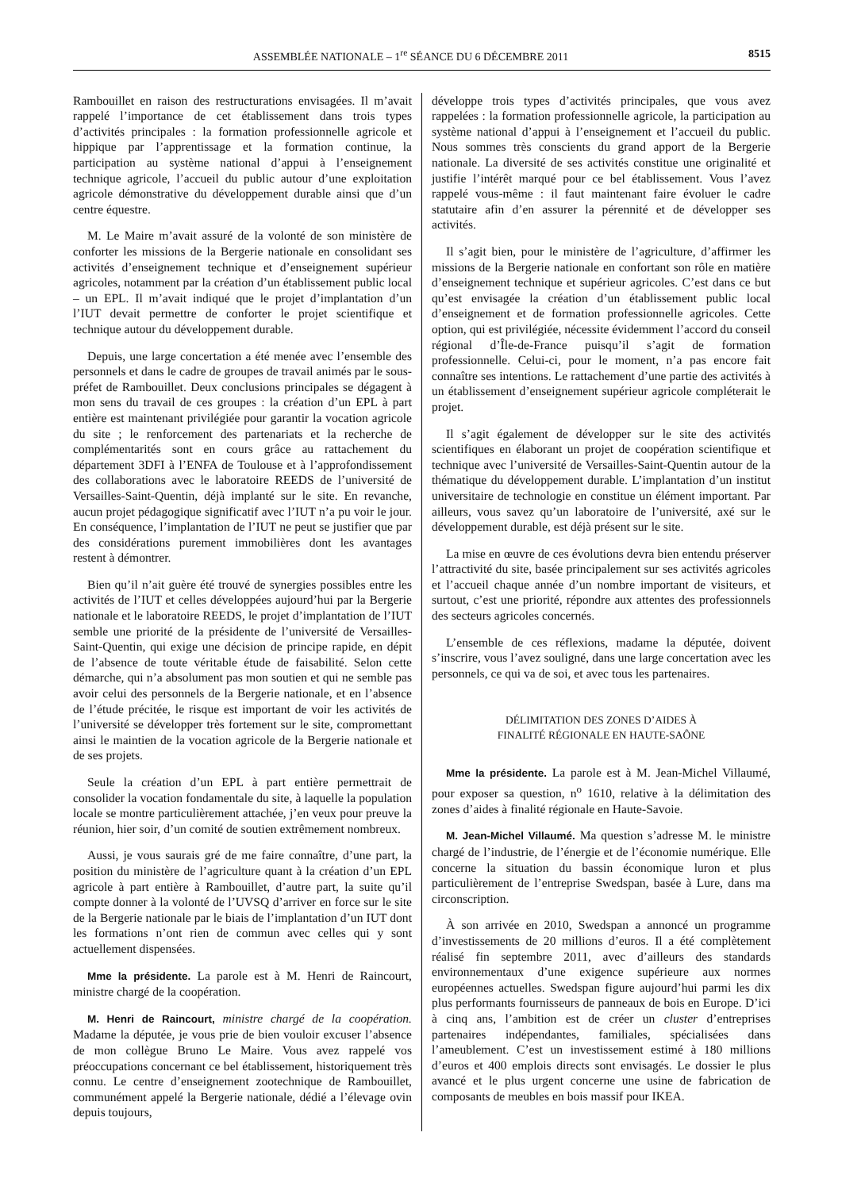ASSEMBLÉE NATIONALE – 1<sup>re</sup> SÉANCE DU 6 DÉCEMBRE 2011 8515
Rambouillet en raison des restructurations envisagées. Il m’avait rappelé l’importance de cet établissement dans trois types d’activités principales : la formation professionnelle agricole et hippique par l’apprentissage et la formation continue, la participation au système national d’appui à l’enseignement technique agricole, l’accueil du public autour d’une exploitation agricole démonstrative du développement durable ainsi que d’un centre équestre.
M. Le Maire m’avait assuré de la volonté de son ministère de conforter les missions de la Bergerie nationale en consolidant ses activités d’enseignement technique et d’enseignement supérieur agricoles, notamment par la création d’un établissement public local – un EPL. Il m’avait indiqué que le projet d’implantation d’un l’IUT devait permettre de conforter le projet scientifique et technique autour du développement durable.
Depuis, une large concertation a été menée avec l’ensemble des personnels et dans le cadre de groupes de travail animés par le sous-préfet de Rambouillet. Deux conclusions principales se dégagent à mon sens du travail de ces groupes : la création d’un EPL à part entière est maintenant privilégiée pour garantir la vocation agricole du site ; le renforcement des partenariats et la recherche de complémentarités sont en cours grâce au rattachement du département 3DFI à l’ENFA de Toulouse et à l’approfondissement des collaborations avec le laboratoire REEDS de l’université de Versailles-Saint-Quentin, déjà implanté sur le site. En revanche, aucun projet pédagogique significatif avec l’IUT n’a pu voir le jour. En conséquence, l’implantation de l’IUT ne peut se justifier que par des considérations purement immobilières dont les avantages restent à démontrer.
Bien qu’il n’ait guère été trouvé de synergies possibles entre les activités de l’IUT et celles développées aujourd’hui par la Bergerie nationale et le laboratoire REEDS, le projet d’implantation de l’IUT semble une priorité de la présidente de l’université de Versailles-Saint-Quentin, qui exige une décision de principe rapide, en dépit de l’absence de toute véritable étude de faisabilité. Selon cette démarche, qui n’a absolument pas mon soutien et qui ne semble pas avoir celui des personnels de la Bergerie nationale, et en l’absence de l’étude précitée, le risque est important de voir les activités de l’université se développer très fortement sur le site, compromettant ainsi le maintien de la vocation agricole de la Bergerie nationale et de ses projets.
Seule la création d’un EPL à part entière permettrait de consolider la vocation fondamentale du site, à laquelle la population locale se montre particulièrement attachée, j’en veux pour preuve la réunion, hier soir, d’un comité de soutien extrêmement nombreux.
Aussi, je vous saurais gré de me faire connaître, d’une part, la position du ministère de l’agriculture quant à la création d’un EPL agricole à part entière à Rambouillet, d’autre part, la suite qu’il compte donner à la volonté de l’UVSQ d’arriver en force sur le site de la Bergerie nationale par le biais de l’implantation d’un IUT dont les formations n’ont rien de commun avec celles qui y sont actuellement dispensées.
Mme la présidente. La parole est à M. Henri de Raincourt, ministre chargé de la coopération.
M. Henri de Raincourt, ministre chargé de la coopération. Madame la députée, je vous prie de bien vouloir excuser l’absence de mon collègue Bruno Le Maire. Vous avez rappelé vos préoccupations concernant ce bel établissement, historiquement très connu. Le centre d’enseignement zootechnique de Rambouillet, communément appelé la Bergerie nationale, dédié a l’élevage ovin depuis toujours,
développe trois types d’activités principales, que vous avez rappelées : la formation professionnelle agricole, la participation au système national d’appui à l’enseignement et l’accueil du public. Nous sommes très conscients du grand apport de la Bergerie nationale. La diversité de ses activités constitue une originalité et justifie l’intérêt marqué pour ce bel établissement. Vous l’avez rappelé vous-même : il faut maintenant faire évoluer le cadre statutaire afin d’en assurer la pérennité et de développer ses activités.
Il s’agit bien, pour le ministère de l’agriculture, d’affirmer les missions de la Bergerie nationale en confortant son rôle en matière d’enseignement technique et supérieur agricoles. C’est dans ce but qu’est envisagée la création d’un établissement public local d’enseignement et de formation professionnelle agricoles. Cette option, qui est privilégiée, nécessite évidemment l’accord du conseil régional d’Île-de-France puisqu’il s’agit de formation professionnelle. Celui-ci, pour le moment, n’a pas encore fait connaître ses intentions. Le rattachement d’une partie des activités à un établissement d’enseignement supérieur agricole compléterait le projet.
Il s’agit également de développer sur le site des activités scientifiques en élaborant un projet de coopération scientifique et technique avec l’université de Versailles-Saint-Quentin autour de la thématique du développement durable. L’implantation d’un institut universitaire de technologie en constitue un élément important. Par ailleurs, vous savez qu’un laboratoire de l’université, axé sur le développement durable, est déjà présent sur le site.
La mise en œuvre de ces évolutions devra bien entendu préserver l’attractivité du site, basée principalement sur ses activités agricoles et l’accueil chaque année d’un nombre important de visiteurs, et surtout, c’est une priorité, répondre aux attentes des professionnels des secteurs agricoles concernés.
L’ensemble de ces réflexions, madame la députée, doivent s’inscrire, vous l’avez souligné, dans une large concertation avec les personnels, ce qui va de soi, et avec tous les partenaires.
DÉLIMITATION DES ZONES D’AIDES À
FINALITÉ RÉGIONALE EN HAUTE-SAÔNE
Mme la présidente. La parole est à M. Jean-Michel Villaumé, pour exposer sa question, n<sup>o</sup> 1610, relative à la délimitation des zones d’aides à finalité régionale en Haute-Savoie.
M. Jean-Michel Villaumé. Ma question s’adresse M. le ministre chargé de l’industrie, de l’énergie et de l’économie numérique. Elle concerne la situation du bassin économique luron et plus particulièrement de l’entreprise Swedspan, basée à Lure, dans ma circonscription.
À son arrivée en 2010, Swedspan a annoncé un programme d’investissements de 20 millions d’euros. Il a été complètement réalisé fin septembre 2011, avec d’ailleurs des standards environnementaux d’une exigence supérieure aux normes européennes actuelles. Swedspan figure aujourd’hui parmi les dix plus performants fournisseurs de panneaux de bois en Europe. D’ici à cinq ans, l’ambition est de créer un cluster d’entreprises partenaires indépendantes, familiales, spécialisées dans l’ameublement. C’est un investissement estimé à 180 millions d’euros et 400 emplois directs sont envisagés. Le dossier le plus avancé et le plus urgent concerne une usine de fabrication de composants de meubles en bois massif pour IKEA.